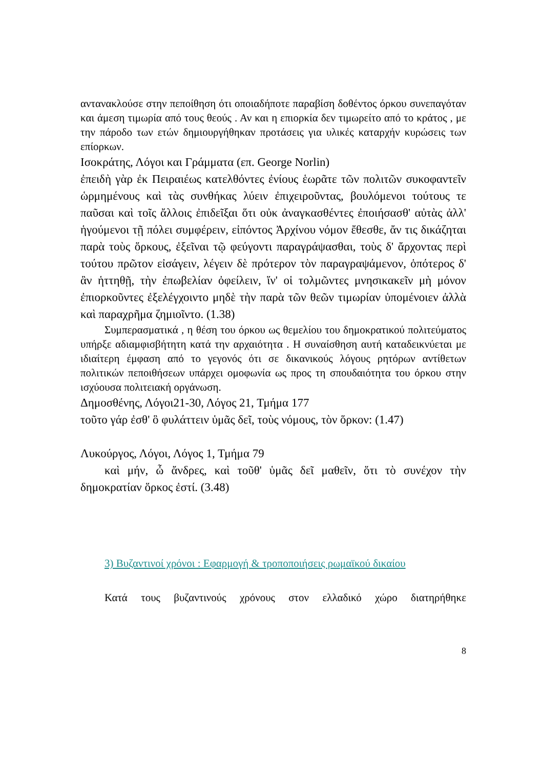αντανακλούσε στην πεποίθηση ότι οποιαδήποτε παραβίση δοθέντος όρκου συνεπαγόταν και άμεση τιμωρία από τους θεούς . Αν και η επιορκία δεν τιμωρείτο από το κράτος , με την πάροδο των ετών δημιουργήθηκαν προτάσεις για υλικές καταρχήν κυρώσεις των επίορκων.
Ισοκράτης, Λόγοι και Γράμματα (επ. George Norlin)
ἐπειδὴ γὰρ ἐκ Πειραιέως κατελθόντες ἐνίους ἑωρᾶτε τῶν πολιτῶν συκοφαντεῖν ὡρμημένους καὶ τὰς συνθήκας λύειν ἐπιχειροῦντας, βουλόμενοι τούτους τε παῦσαι καὶ τοῖς ἄλλοις ἐπιδεῖξαι ὅτι οὐκ ἀναγκασθέντες ἐποιήσασθ' αὐτὰς ἀλλ' ἡγούμενοι τῇ πόλει συμφέρειν, εἰπόντος Ἀρχίνου νόμον ἔθεσθε, ἄν τις δικάζηται παρὰ τοὺς ὅρκους, ἐξεῖναι τῷ φεύγοντι παραγράψασθαι, τοὺς δ' ἄρχοντας περὶ τούτου πρῶτον εἰσάγειν, λέγειν δὲ πρότερον τὸν παραγραψάμενον, ὁπότερος δ' ἂν ἡττηθῇ, τὴν ἐπωβελίαν ὀφείλειν, ἵν' οἱ τολμῶντες μνησικακεῖν μὴ μόνον ἐπιορκοῦντες ἐξελέγχοιντο μηδὲ τὴν παρὰ τῶν θεῶν τιμωρίαν ὑπομένοιεν ἀλλὰ καὶ παραχρῆμα ζημιοῖντο. (1.38)
Συμπερασματικά , η θέση του όρκου ως θεμελίου του δημοκρατικού πολιτεύματος υπήρξε αδιαμφισβήτητη κατά την αρχαιότητα . Η συναίσθηση αυτή καταδεικνύεται με ιδιαίτερη έμφαση από το γεγονός ότι σε δικανικούς λόγους ρητόρων αντίθετων πολιτικών πεποιθήσεων υπάρχει ομοφωνία ως προς τη σπουδαιότητα του όρκου στην ισχύουσα πολιτειακή οργάνωση.
Δημοσθένης, Λόγοι21-30, Λόγος 21, Τμήμα 177
τοῦτο γάρ ἐσθ' ὃ φυλάττειν ὑμᾶς δεῖ, τοὺς νόμους, τὸν ὅρκον: (1.47)
Λυκούργος, Λόγοι, Λόγος 1, Τμήμα 79
καὶ μήν, ὦ ἄνδρες, καὶ τοῦθ' ὑμᾶς δεῖ μαθεῖν, ὅτι τὸ συνέχον τὴν δημοκρατίαν ὅρκος ἐστί. (3.48)
3) Βυζαντινοί χρόνοι : Εφαρμογή & τροποποιήσεις ρωμαϊκού δικαίου
Κατά τους βυζαντινούς χρόνους στον ελλαδικό χώρο διατηρήθηκε
8